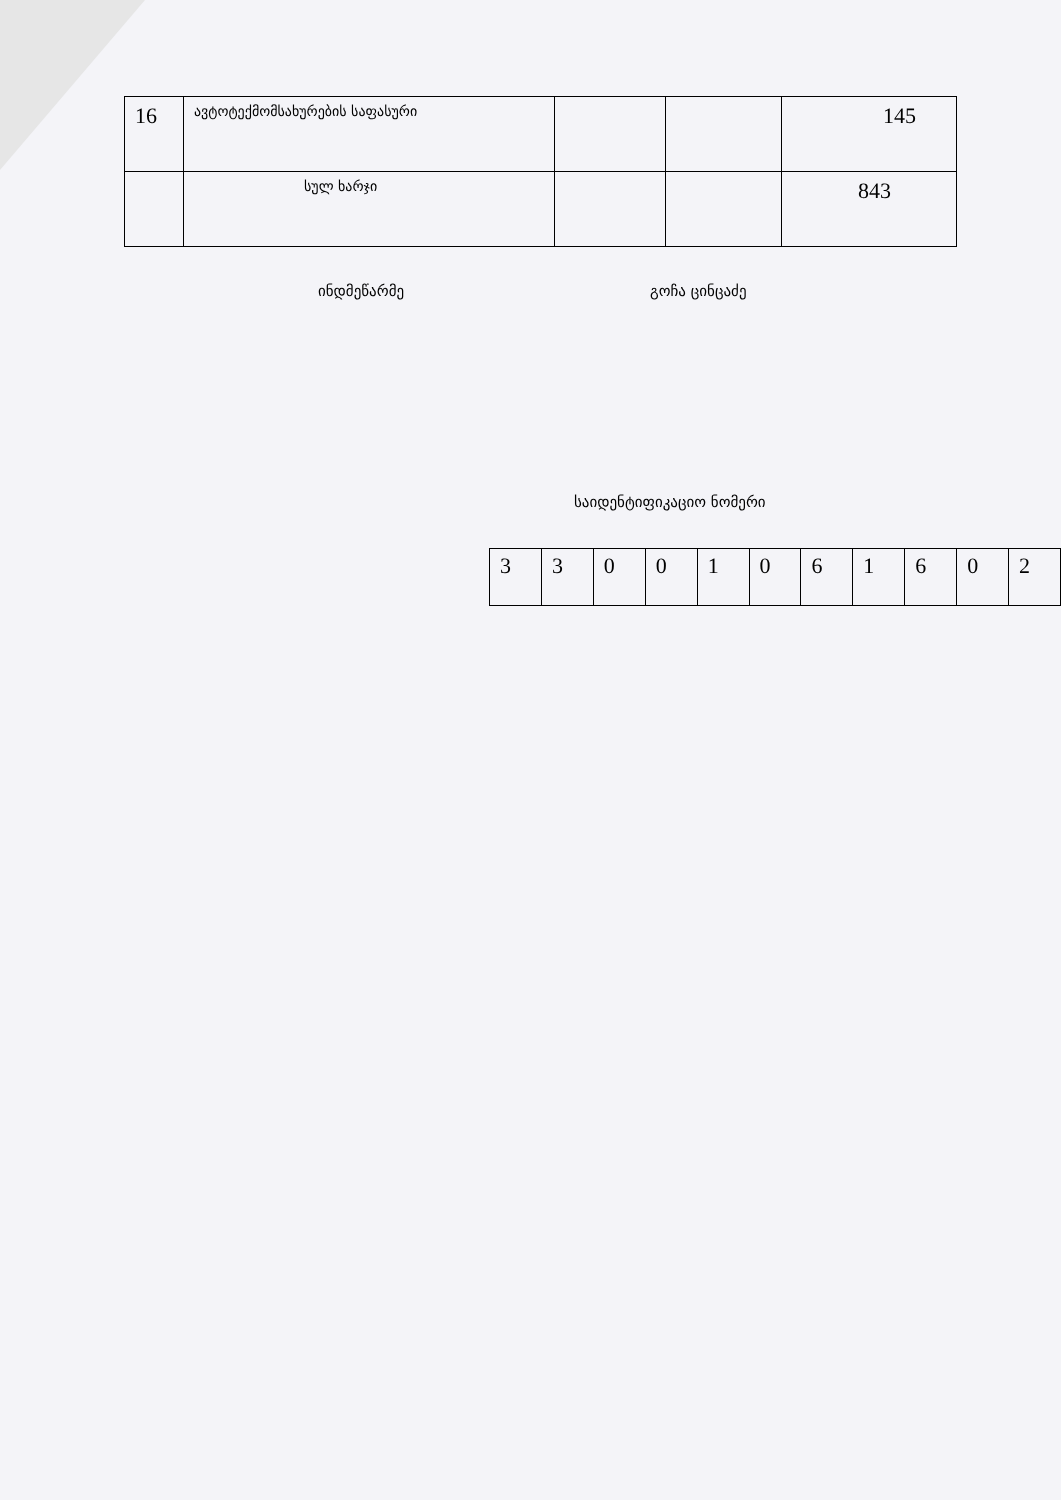| 16 | ავტოტექმომსახურების საფასური | | | 145 |
| | სულ ხარჯი | | | 843 |
ინდმეწარმე გოჩა ცინცაძე
საიდენტიფიკაციო ნომერი
| 3 | 3 | 0 | 0 | 1 | 0 | 6 | 1 | 6 | 0 | 2 |